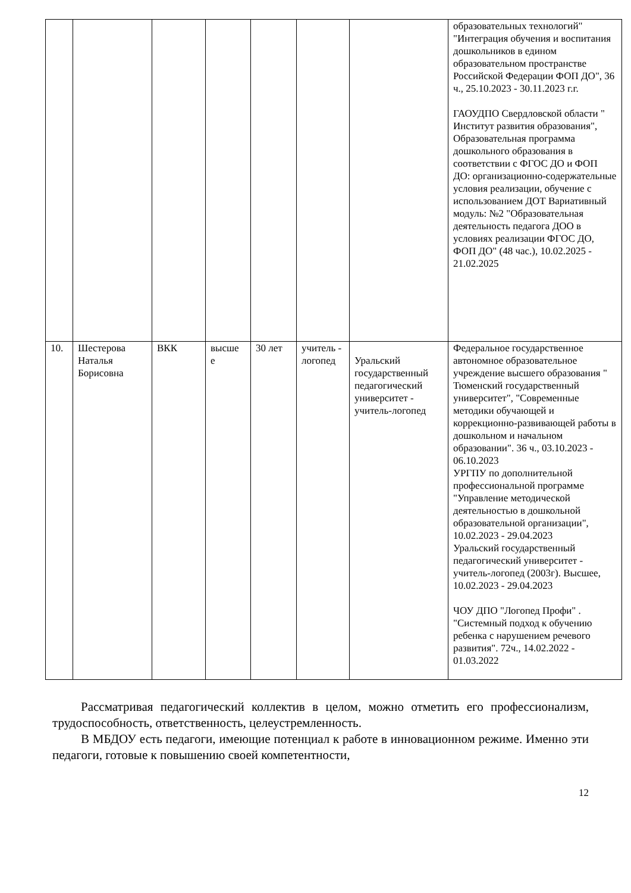| | | | | | | | образовательных технологий" "Интеграция обучения и воспитания дошкольников в едином образовательном пространстве Российской Федерации ФОП ДО", 36 ч., 25.10.2023 - 30.11.2023 г.г. ГАОУДПО Свердловской области " Институт развития образования", Образовательная программа дошкольного образования в соответствии с ФГОС ДО и ФОП ДО: организационно-содержательные условия реализации, обучение с использованием ДОТ Вариативный модуль: №2 "Образовательная деятельность педагога ДОО в условиях реализации ФГОС ДО, ФОП ДО" (48 час.), 10.02.2025 - 21.02.2025 |
| 10. | Шестерова Наталья Борисовна | ВКК | высше е | 30 лет | учитель - логопед | Уральский государственный педагогический университет - учитель-логопед | Федеральное государственное автономное образовательное учреждение высшего образования " Тюменский государственный университет", "Современные методики обучающей и коррекционно-развивающей работы в дошкольном и начальном образовании". 36 ч., 03.10.2023 - 06.10.2023 УРГПУ по дополнительной профессиональной программе "Управление методической деятельностью в дошкольной образовательной организации", 10.02.2023 - 29.04.2023 Уральский государственный педагогический университет - учитель-логопед (2003г). Высшее, 10.02.2023 - 29.04.2023 ЧОУ ДПО "Логопед Профи" . "Системный подход к обучению ребенка с нарушением речевого развития". 72ч., 14.02.2022 - 01.03.2022 |
Рассматривая педагогический коллектив в целом, можно отметить его профессионализм, трудоспособность, ответственность, целеустремленность.
В МБДОУ есть педагоги, имеющие потенциал к работе в инновационном режиме. Именно эти педагоги, готовые к повышению своей компетентности,
12